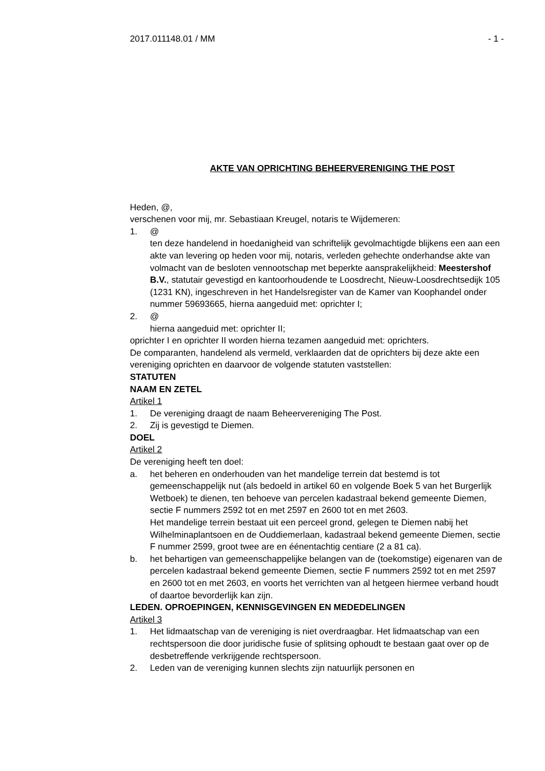2017.011148.01 / MM - 1 -
AKTE VAN OPRICHTING BEHEERVERENIGING THE POST
Heden, @,
verschenen voor mij, mr. Sebastiaan Kreugel, notaris te Wijdemeren:
1. @
ten deze handelend in hoedanigheid van schriftelijk gevolmachtigde blijkens een aan een akte van levering op heden voor mij, notaris, verleden gehechte onderhandse akte van volmacht van de besloten vennootschap met beperkte aansprakelijkheid: Meestershof B.V., statutair gevestigd en kantoorhoudende te Loosdrecht, Nieuw-Loosdrechtsedijk 105 (1231 KN), ingeschreven in het Handelsregister van de Kamer van Koophandel onder nummer 59693665, hierna aangeduid met: oprichter I;
2. @
hierna aangeduid met: oprichter II;
oprichter I en oprichter II worden hierna tezamen aangeduid met: oprichters.
De comparanten, handelend als vermeld, verklaarden dat de oprichters bij deze akte een vereniging oprichten en daarvoor de volgende statuten vaststellen:
STATUTEN
NAAM EN ZETEL
Artikel 1
1. De vereniging draagt de naam Beheervereniging The Post.
2. Zij is gevestigd te Diemen.
DOEL
Artikel 2
De vereniging heeft ten doel:
a. het beheren en onderhouden van het mandelige terrein dat bestemd is tot gemeenschappelijk nut (als bedoeld in artikel 60 en volgende Boek 5 van het Burgerlijk Wetboek) te dienen, ten behoeve van percelen kadastraal bekend gemeente Diemen, sectie F nummers 2592 tot en met 2597 en 2600 tot en met 2603.
Het mandelige terrein bestaat uit een perceel grond, gelegen te Diemen nabij het Wilhelminaplantsoen en de Ouddiemerlaan, kadastraal bekend gemeente Diemen, sectie F nummer 2599, groot twee are en éénentachtig centiare (2 a 81 ca).
b. het behartigen van gemeenschappelijke belangen van de (toekomstige) eigenaren van de percelen kadastraal bekend gemeente Diemen, sectie F nummers 2592 tot en met 2597 en 2600 tot en met 2603, en voorts het verrichten van al hetgeen hiermee verband houdt of daartoe bevorderlijk kan zijn.
LEDEN. OPROEPINGEN, KENNISGEVINGEN EN MEDEDELINGEN
Artikel 3
1. Het lidmaatschap van de vereniging is niet overdraagbar. Het lidmaatschap van een rechtspersoon die door juridische fusie of splitsing ophoudt te bestaan gaat over op de desbetreffende verkrijgende rechtspersoon.
2. Leden van de vereniging kunnen slechts zijn natuurlijk personen en